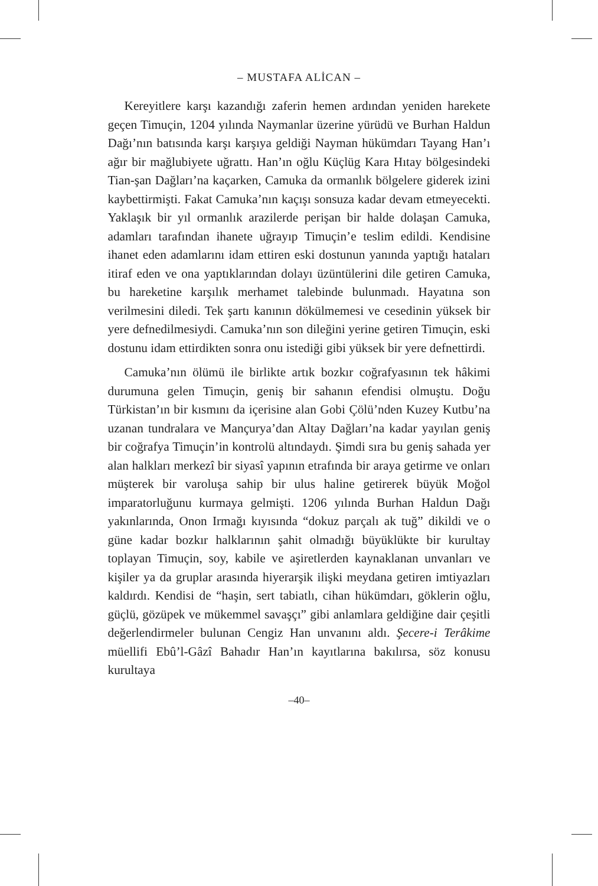– MUSTAFA ALİCAN –
Kereyitlere karşı kazandığı zaferin hemen ardından yeniden harekete geçen Timuçin, 1204 yılında Naymanlar üzerine yürüdü ve Burhan Haldun Dağı’nın batısında karşı karşıya geldiği Nayman hükümdarı Tayang Han’ı ağır bir mağlubiyete uğrattı. Han’ın oğlu Küçlüg Kara Hıtay bölgesindeki Tian-şan Dağları’na kaçarken, Camuka da ormanlık bölgelere giderek izini kaybettirmişti. Fakat Camuka’nın kaçışı sonsuza kadar devam etmeyecekti. Yaklaşık bir yıl ormanlık arazilerde perişan bir halde dolaşan Camuka, adamları tarafından ihanete uğrayıp Timuçin’e teslim edildi. Kendisine ihanet eden adamlarını idam ettiren eski dostunun yanında yaptığı hataları itiraf eden ve ona yaptıklarından dolayı üzüntülerini dile getiren Camuka, bu hareketine karşılık merhamet talebinde bulunmadı. Hayatına son verilmesini diledi. Tek şartı kanının dökülmemesi ve cesedinin yüksek bir yere defnedilmesiydi. Camuka’nın son dileğini yerine getiren Timuçin, eski dostunu idam ettirdikten sonra onu istediği gibi yüksek bir yere defnettirdi.
Camuka’nın ölümü ile birlikte artık bozkır coğrafyasının tek hâkimi durumuna gelen Timuçin, geniş bir sahanın efendisi olmuştu. Doğu Türkistan’ın bir kısmını da içerisine alan Gobi Çölü’nden Kuzey Kutbu’na uzanan tundralara ve Mançurya’dan Altay Dağları’na kadar yayılan geniş bir coğrafya Timuçin’in kontrolü altındaydı. Şimdi sıra bu geniş sahada yer alan halkları merkezî bir siyasî yapının etrafında bir araya getirme ve onları müşterek bir varoluşa sahip bir ulus haline getirerek büyük Moğol imparatorluğunu kurmaya gelmişti. 1206 yılında Burhan Haldun Dağı yakınlarında, Onon Irmağı kıyısında “dokuz parçalı ak tuğ” dikildi ve o güne kadar bozkır halklarının şahit olmadığı büyüklükte bir kurultay toplayan Timuçin, soy, kabile ve aşiretlerden kaynaklanan unvanları ve kişiler ya da gruplar arasında hiyerarşik ilişki meydana getiren imtiyazları kaldırdı. Kendisi de “haşin, sert tabiatlı, cihan hükümdarı, göklerin oğlu, güçlü, gözüpek ve mükemmel savaşçı” gibi anlamlara geldiğine dair çeşitli değerlendirmeler bulunan Cengiz Han unvanını aldı. Şecere-i Terâkime müellifi Ebû’l-Gâzî Bahadır Han’ın kayıtlarına bakılırsa, söz konusu kurultaya
–40–